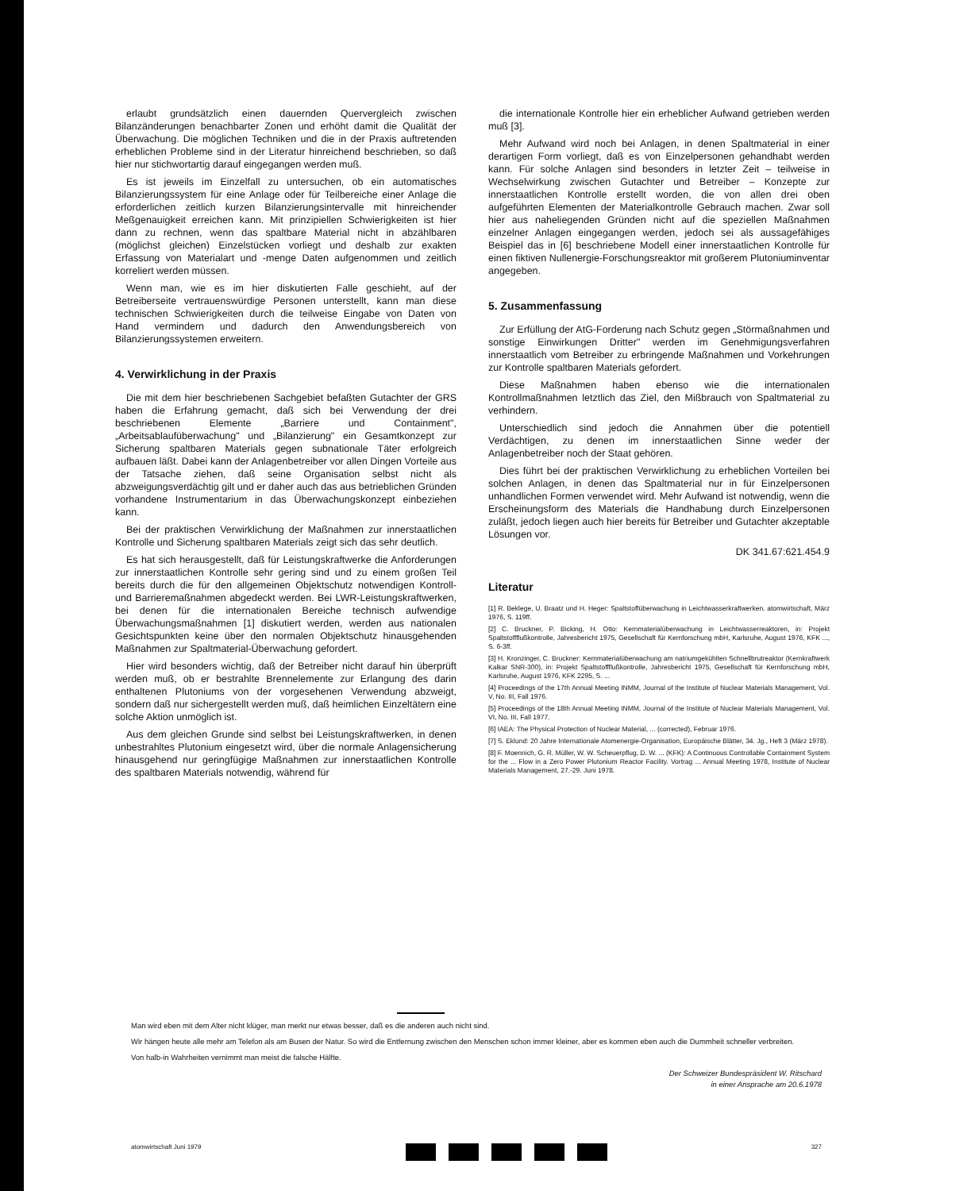erlaubt grundsätzlich einen dauernden Quervergleich zwischen Bilanzänderungen benachbarter Zonen und erhöht damit die Qualität der Überwachung. Die möglichen Techniken und die in der Praxis auftretenden erheblichen Probleme sind in der Literatur hinreichend beschrieben, so daß hier nur stichwortartig darauf eingegangen werden muß.
Es ist jeweils im Einzelfall zu untersuchen, ob ein automatisches Bilanzierungssystem für eine Anlage oder für Teilbereiche einer Anlage die erforderlichen zeitlich kurzen Bilanzierungsintervalle mit hinreichender Meßgenauigkeit erreichen kann. Mit prinzipiellen Schwierigkeiten ist hier dann zu rechnen, wenn das spaltbare Material nicht in abzählbaren (möglichst gleichen) Einzelstücken vorliegt und deshalb zur exakten Erfassung von Materialart und -menge Daten aufgenommen und zeitlich korreliert werden müssen.
Wenn man, wie es im hier diskutierten Falle geschieht, auf der Betreiberseite vertrauenswürdige Personen unterstellt, kann man diese technischen Schwierigkeiten durch die teilweise Eingabe von Daten von Hand vermindern und dadurch den Anwendungsbereich von Bilanzierungssystemen erweitern.
4. Verwirklichung in der Praxis
Die mit dem hier beschriebenen Sachgebiet befaßten Gutachter der GRS haben die Erfahrung gemacht, daß sich bei Verwendung der drei beschriebenen Elemente „Barriere und Containment", „Arbeitsablaufüberwachung" und „Bilanzierung" ein Gesamtkonzept zur Sicherung spaltbaren Materials gegen subnationale Täter erfolgreich aufbauen läßt. Dabei kann der Anlagenbetreiber vor allen Dingen Vorteile aus der Tatsache ziehen, daß seine Organisation selbst nicht als abzweigungsverdächtig gilt und er daher auch das aus betrieblichen Gründen vorhandene Instrumentarium in das Überwachungskonzept einbeziehen kann.
Bei der praktischen Verwirklichung der Maßnahmen zur innerstaatlichen Kontrolle und Sicherung spaltbaren Materials zeigt sich das sehr deutlich.
Es hat sich herausgestellt, daß für Leistungskraftwerke die Anforderungen zur innerstaatlichen Kontrolle sehr gering sind und zu einem großen Teil bereits durch die für den allgemeinen Objektschutz notwendigen Kontroll- und Barrieremaßnahmen abgedeckt werden. Bei LWR-Leistungskraftwerken, bei denen für die internationalen Bereiche technisch aufwendige Überwachungsmaßnahmen [1] diskutiert werden, werden aus nationalen Gesichtspunkten keine über den normalen Objektschutz hinausgehenden Maßnahmen zur Spaltmaterial-Überwachung gefordert.
Hier wird besonders wichtig, daß der Betreiber nicht darauf hin überprüft werden muß, ob er bestrahlte Brennelemente zur Erlangung des darin enthaltenen Plutoniums von der vorgesehenen Verwendung abzweigt, sondern daß nur sichergestellt werden muß, daß heimlichen Einzeltätern eine solche Aktion unmöglich ist.
Aus dem gleichen Grunde sind selbst bei Leistungskraftwerken, in denen unbestrahltes Plutonium eingesetzt wird, über die normale Anlagensicherung hinausgehend nur geringfügige Maßnahmen zur innerstaatlichen Kontrolle des spaltbaren Materials notwendig, während für
die internationale Kontrolle hier ein erheblicher Aufwand getrieben werden muß [3].
Mehr Aufwand wird noch bei Anlagen, in denen Spaltmaterial in einer derartigen Form vorliegt, daß es von Einzelpersonen gehandhabt werden kann. Für solche Anlagen sind besonders in letzter Zeit – teilweise in Wechselwirkung zwischen Gutachter und Betreiber – Konzepte zur innerstaatlichen Kontrolle erstellt worden, die von allen drei oben aufgeführten Elementen der Materialkontrolle Gebrauch machen. Zwar soll hier aus naheliegenden Gründen nicht auf die speziellen Maßnahmen einzelner Anlagen eingegangen werden, jedoch sei als aussagefähiges Beispiel das in [6] beschriebene Modell einer innerstaatlichen Kontrolle für einen fiktiven Nullenergie-Forschungsreaktor mit großerem Plutoniuminventar angegeben.
5. Zusammenfassung
Zur Erfüllung der AtG-Forderung nach Schutz gegen „Störmaßnahmen und sonstige Einwirkungen Dritter" werden im Genehmigungsverfahren innerstaatlich vom Betreiber zu erbringende Maßnahmen und Vorkehrungen zur Kontrolle spaltbaren Materials gefordert.
Diese Maßnahmen haben ebenso wie die internationalen Kontrollmaßnahmen letztlich das Ziel, den Mißbrauch von Spaltmaterial zu verhindern.
Unterschiedlich sind jedoch die Annahmen über die potentiell Verdächtigen, zu denen im innerstaatlichen Sinne weder der Anlagenbetreiber noch der Staat gehören.
Dies führt bei der praktischen Verwirklichung zu erheblichen Vorteilen bei solchen Anlagen, in denen das Spaltmaterial nur in für Einzelpersonen unhandlichen Formen verwendet wird. Mehr Aufwand ist notwendig, wenn die Erscheinungsform des Materials die Handhabung durch Einzelpersonen zuläßt, jedoch liegen auch hier bereits für Betreiber und Gutachter akzeptable Lösungen vor.
DK 341.67:621.454.9
Literatur
[1] R. Beklege, U. Braatz und H. Heger: Spaltstoffüberwachung in Leichtwasserkraftwerken. atomwirtschaft, März 1976, S. 119ff.
[2] C. Bruckner, P. Bicking, H. Otto: Kernmaterialüberwachung in Leichtwasserreaktoren, in: Projekt Spaltstoffflußkontrolle, Jahresbericht 1975, Gesellschaft für Kernforschung mbH, Karlsruhe, August 1976, KFK ..., S. 6-3ff.
[3] H. Kronzinger, C. Bruckner: Kernmaterialüberwachung am natriumgekühlten Schnellbrutreaktor (Kernkraftwerk Kalkar SNR-300), in: Projekt Spaltstoffflußkontrolle, Jahresbericht 1975, Gesellschaft für Kernforschung mbH, Karlsruhe, August 1976, KFK 2295, S. ...
[4] Proceedings of the 17th Annual Meeting INMM, Journal of the Institute of Nuclear Materials Management, Vol. V, No. III, Fall 1976.
[5] Proceedings of the 18th Annual Meeting INMM, Journal of the Institute of Nuclear Materials Management, Vol. VI, No. III, Fall 1977.
[6] IAEA: The Physical Protection of Nuclear Material, ... (corrected), Februar 1976.
[7] S. Eklund: 20 Jahre Internationale Atomenergie-Organisation, Europäische Blätter, 34. Jg., Heft 3 (März 1978).
[8] F. Moennich, G. R. Müller, W. W. Scheuerpflug, D. W. ... (KFK): A Continuous Controllable Containment System for the ... Flow in a Zero Power Plutonium Reactor Facility. Vortrag ... Annual Meeting 1978, Institute of Nuclear Materials Management, 27.-29. Juni 1978.
Man wird eben mit dem Alter nicht klüger, man merkt nur etwas besser, daß es die anderen auch nicht sind.
Wir hängen heute alle mehr am Telefon als am Busen der Natur. So wird die Entfernung zwischen den Menschen schon immer kleiner, aber es kommen eben auch die Dummheit schneller verbreiten.
Von halb-in Wahrheiten vernimmt man meist die falsche Hälfte.
Der Schweizer Bundespräsident W. Ritschard
in einer Ansprache am 20.6.1978
atomwirtschaft Juni 1979 327